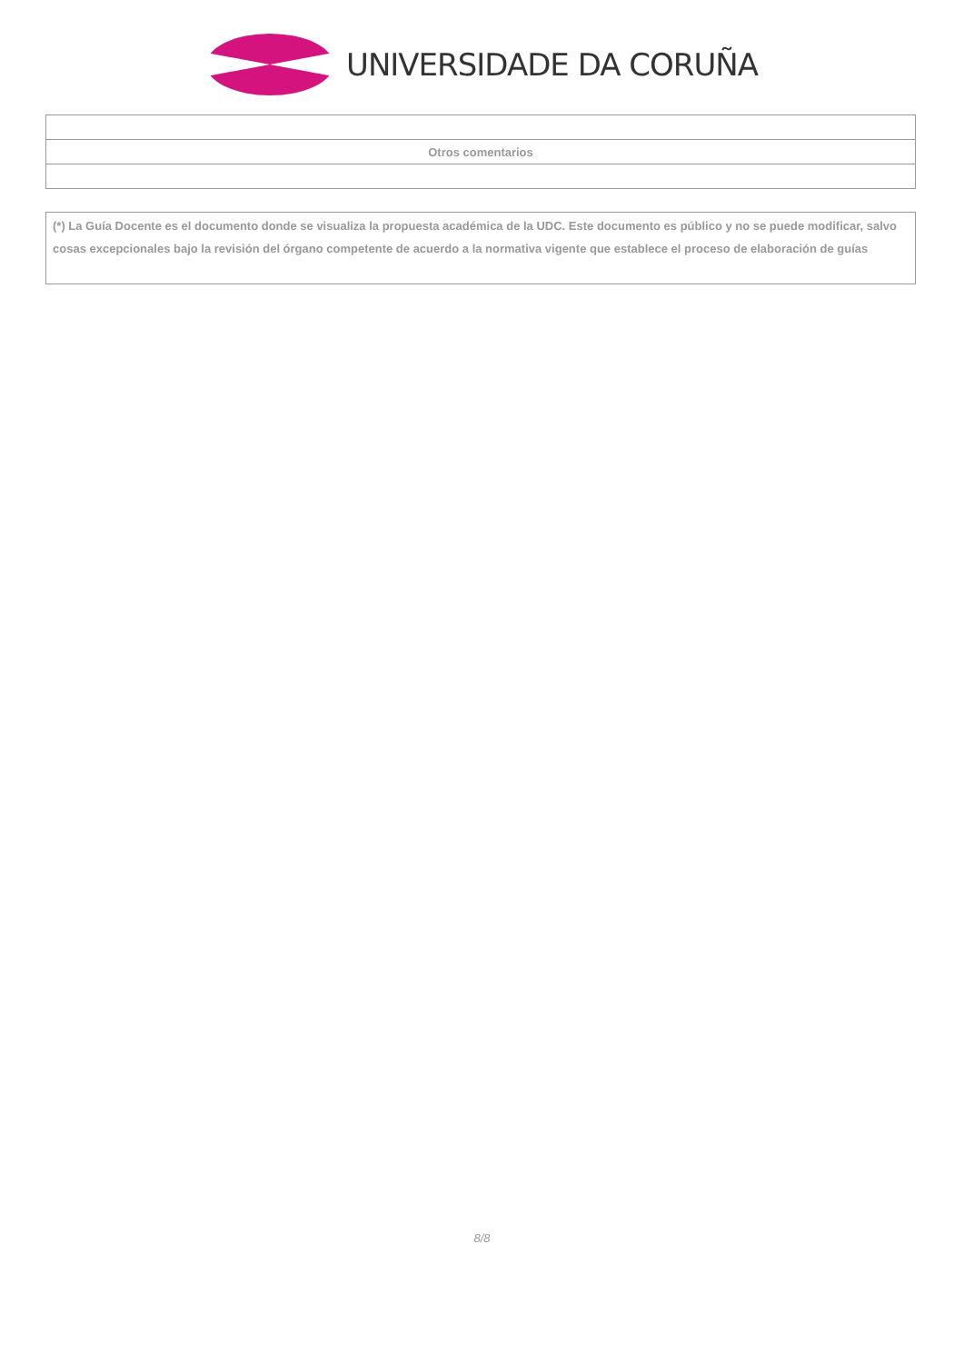UNIVERSIDADE DA CORUÑA
| Otros comentarios |
(*) La Guía Docente es el documento donde se visualiza la propuesta académica de la UDC. Este documento es público y no se puede modificar, salvo cosas excepcionales bajo la revisión del órgano competente de acuerdo a la normativa vigente que establece el proceso de elaboración de guías
8/8